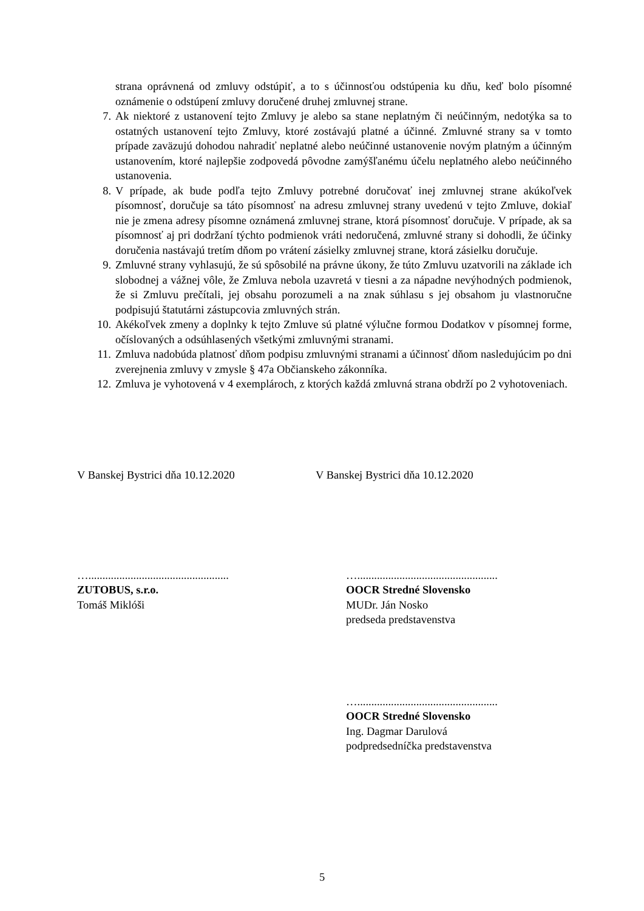strana oprávnená od zmluvy odstúpiť, a to s účinnosťou odstúpenia ku dňu, keď bolo písomné oznámenie o odstúpení zmluvy doručené druhej zmluvnej strane.
7. Ak niektoré z ustanovení tejto Zmluvy je alebo sa stane neplatným či neúčinným, nedotýka sa to ostatných ustanovení tejto Zmluvy, ktoré zostávajú platné a účinné. Zmluvné strany sa v tomto prípade zaväzujú dohodou nahradiť neplatné alebo neúčinné ustanovenie novým platným a účinným ustanovením, ktoré najlepšie zodpovedá pôvodne zamýšľanému účelu neplatného alebo neúčinného ustanovenia.
8. V prípade, ak bude podľa tejto Zmluvy potrebné doručovať inej zmluvnej strane akúkoľvek písomnosť, doručuje sa táto písomnosť na adresu zmluvnej strany uvedenú v tejto Zmluve, dokiaľ nie je zmena adresy písomne oznámená zmluvnej strane, ktorá písomnosť doručuje. V prípade, ak sa písomnosť aj pri dodržaní týchto podmienok vráti nedoručená, zmluvné strany si dohodli, že účinky doručenia nastávajú tretím dňom po vrátení zásielky zmluvnej strane, ktorá zásielku doručuje.
9. Zmluvné strany vyhlasujú, že sú spôsobilé na právne úkony, že túto Zmluvu uzatvorili na základe ich slobodnej a vážnej vôle, že Zmluva nebola uzavretá v tiesni a za nápadne nevýhodných podmienok, že si Zmluvu prečítali, jej obsahu porozumeli a na znak súhlasu s jej obsahom ju vlastnoručne podpisujú štatutárni zástupcovia zmluvných strán.
10. Akékoľvek zmeny a doplnky k tejto Zmluve sú platné výlučne formou Dodatkov v písomnej forme, očíslovaných a odsúhlasených všetkými zmluvnými stranami.
11. Zmluva nadobúda platnosť dňom podpisu zmluvnými stranami a účinnosť dňom nasledujúcim po dni zverejnenia zmluvy v zmysle § 47a Občianskeho zákonníka.
12. Zmluva je vyhotovená v 4 exemplároch, z ktorých každá zmluvná strana obdrží po 2 vyhotoveniach.
V Banskej Bystrici dňa 10.12.2020 V Banskej Bystrici dňa 10.12.2020
…..................................................
ZUTOBUS, s.r.o.
Tomáš Miklóši
…..................................................
OOCR Stredné Slovensko
MUDr. Ján Nosko
predseda predstavenstva
…..................................................
OOCR Stredné Slovensko
Ing. Dagmar Darulová
podpredsedníčka predstavenstva
5